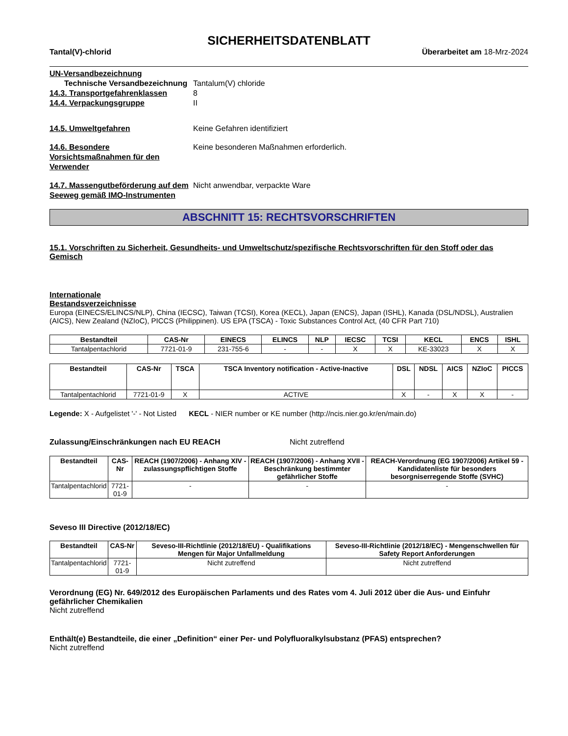SICHERHEITSDATENBLATT
Tantal(V)-chlorid Überarbeitet am 18-Mrz-2024
UN-Versandbezeichnung
Technische Versandbezeichnung
Tantalum(V) chloride
14.3. Transportgefahrenklassen 8
14.4. Verpackungsgruppe II
14.5. Umweltgefahren Keine Gefahren identifiziert
14.6. Besondere Vorsichtsmaßnahmen für den Verwender
Keine besonderen Maßnahmen erforderlich.
14.7. Massengutbeförderung auf dem Seeweg gemäß IMO-Instrumenten
Nicht anwendbar, verpackte Ware
ABSCHNITT 15: RECHTSVORSCHRIFTEN
15.1. Vorschriften zu Sicherheit, Gesundheits- und Umweltschutz/spezifische Rechtsvorschriften für den Stoff oder das Gemisch
Internationale
Bestandsverzeichnisse
Europa (EINECS/ELINCS/NLP), China (IECSC), Taiwan (TCSI), Korea (KECL), Japan (ENCS), Japan (ISHL), Kanada (DSL/NDSL), Australien (AICS), New Zealand (NZIoC), PICCS (Philippinen). US EPA (TSCA) - Toxic Substances Control Act, (40 CFR Part 710)
| Bestandteil | CAS-Nr | EINECS | ELINCS | NLP | IECSC | TCSI | KECL | ENCS | ISHL |
| --- | --- | --- | --- | --- | --- | --- | --- | --- | --- |
| Tantalpentachlorid | 7721-01-9 | 231-755-6 | - | - | X | X | KE-33023 | X | X |
| Bestandteil | CAS-Nr | TSCA | TSCA Inventory notification - Active-Inactive | DSL | NDSL | AICS | NZIoC | PICCS |
| --- | --- | --- | --- | --- | --- | --- | --- | --- |
| Tantalpentachlorid | 7721-01-9 | X | ACTIVE | X | - | X | X | - |
Legende: X - Aufgelistet '-' - Not Listed KECL - NIER number or KE number (http://ncis.nier.go.kr/en/main.do)
Zulassung/Einschränkungen nach EU REACH Nicht zutreffend
| Bestandteil | CAS-Nr | REACH (1907/2006) - Anhang XIV - zulassungspflichtigen Stoffe | REACH (1907/2006) - Anhang XVII - Beschränkung bestimmter gefährlicher Stoffe | REACH-Verordnung (EG 1907/2006) Artikel 59 - Kandidatenliste für besonders besorgniserregende Stoffe (SVHC) |
| --- | --- | --- | --- | --- |
| Tantalpentachlorid | 7721-01-9 | - | - | - |
Seveso III Directive (2012/18/EC)
| Bestandteil | CAS-Nr | Seveso-III-Richtlinie (2012/18/EU) - Qualifikations Mengen für Major Unfallmeldung | Seveso-III-Richtlinie (2012/18/EC) - Mengenschwellen für Safety Report Anforderungen |
| --- | --- | --- | --- |
| Tantalpentachlorid | 7721-01-9 | Nicht zutreffend | Nicht zutreffend |
Verordnung (EG) Nr. 649/2012 des Europäischen Parlaments und des Rates vom 4. Juli 2012 über die Aus- und Einfuhr gefährlicher Chemikalien
Nicht zutreffend
Enthält(e) Bestandteile, die einer „Definition“ einer Per- und Polyfluoralkylsubstanz (PFAS) entsprechen?
Nicht zutreffend